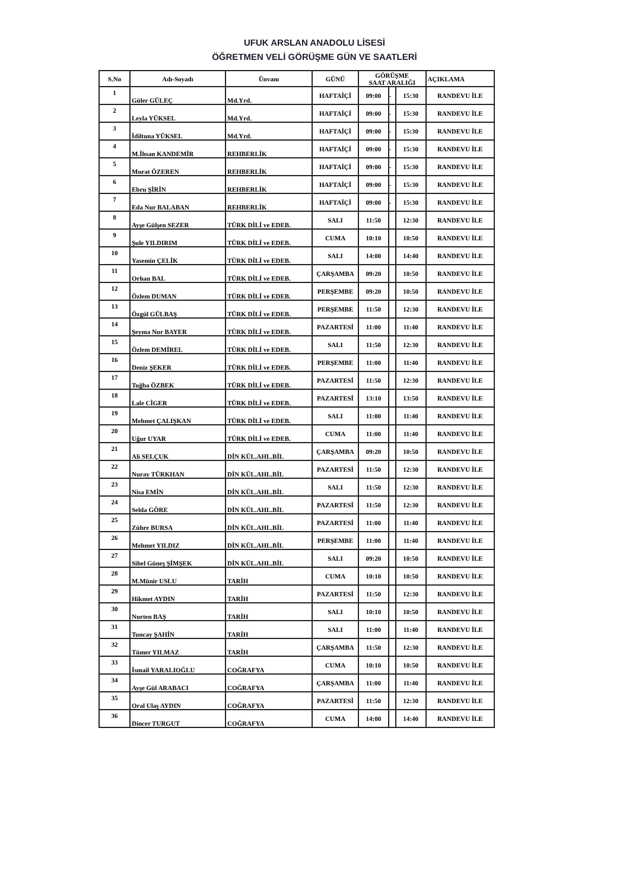UFUK ARSLAN ANADOLU LİSESİ
ÖĞRETMEN VELİ GÖRÜŞME GÜN VE SAATLERİ
| S.No | Adı-Soyadı | Ünvanı | GÜNÜ | GÖRÜŞME SAAT ARALIĞI | | | AÇIKLAMA |
| --- | --- | --- | --- | --- | --- | --- | --- |
| 1 | Güler GÜLEÇ | Md.Yrd. | HAFTAİÇİ | 09:00 | - | 15:30 | RANDEVU İLE |
| 2 | Leyla YÜKSEL | Md.Yrd. | HAFTAİÇİ | 09:00 | - | 15:30 | RANDEVU İLE |
| 3 | İdiltuna YÜKSEL | Md.Yrd. | HAFTAİÇİ | 09:00 | - | 15:30 | RANDEVU İLE |
| 4 | M.İhsan KANDEMİR | REHBERLİK | HAFTAİÇİ | 09:00 | - | 15:30 | RANDEVU İLE |
| 5 | Murat ÖZEREN | REHBERLİK | HAFTAİÇİ | 09:00 | - | 15:30 | RANDEVU İLE |
| 6 | Ebru ŞİRİN | REHBERLİK | HAFTAİÇİ | 09:00 | - | 15:30 | RANDEVU İLE |
| 7 | Eda Nur BALABAN | REHBERLİK | HAFTAİÇİ | 09:00 | - | 15:30 | RANDEVU İLE |
| 8 | Ayşe Gülşen SEZER | TÜRK DİLİ ve EDEB. | SALI | 11:50 | | 12:30 | RANDEVU İLE |
| 9 | Şule YILDIRIM | TÜRK DİLİ ve EDEB. | CUMA | 10:10 | | 10:50 | RANDEVU İLE |
| 10 | Yasemin ÇELİK | TÜRK DİLİ ve EDEB. | SALI | 14:00 | | 14:40 | RANDEVU İLE |
| 11 | Orhan BAL | TÜRK DİLİ ve EDEB. | ÇARŞAMBA | 09:20 | | 10:50 | RANDEVU İLE |
| 12 | Özlem DUMAN | TÜRK DİLİ ve EDEB. | PERŞEMBE | 09:20 | | 10:50 | RANDEVU İLE |
| 13 | Özgül GÜLBAŞ | TÜRK DİLİ ve EDEB. | PERŞEMBE | 11:50 | | 12:30 | RANDEVU İLE |
| 14 | Şeyma Nur BAYER | TÜRK DİLİ ve EDEB. | PAZARTESİ | 11:00 | | 11:40 | RANDEVU İLE |
| 15 | Özlem DEMİREL | TÜRK DİLİ ve EDEB. | SALI | 11:50 | | 12:30 | RANDEVU İLE |
| 16 | Deniz ŞEKER | TÜRK DİLİ ve EDEB. | PERŞEMBE | 11:00 | | 11:40 | RANDEVU İLE |
| 17 | Tuğba ÖZBEK | TÜRK DİLİ ve EDEB. | PAZARTESİ | 11:50 | | 12:30 | RANDEVU İLE |
| 18 | Lale CİGER | TÜRK DİLİ ve EDEB. | PAZARTESİ | 13:10 | | 13:50 | RANDEVU İLE |
| 19 | Mehmet ÇALIŞKAN | TÜRK DİLİ ve EDEB. | SALI | 11:00 | | 11:40 | RANDEVU İLE |
| 20 | Uğur UYAR | TÜRK DİLİ ve EDEB. | CUMA | 11:00 | | 11:40 | RANDEVU İLE |
| 21 | Ali SELÇUK | DİN KÜL.AHL.BİL | ÇARŞAMBA | 09:20 | | 10:50 | RANDEVU İLE |
| 22 | Nuray TÜRKHAN | DİN KÜL.AHL.BİL | PAZARTESİ | 11:50 | | 12:30 | RANDEVU İLE |
| 23 | Nisa EMİN | DİN KÜL.AHL.BİL | SALI | 11:50 | | 12:30 | RANDEVU İLE |
| 24 | Selda GÖRE | DİN KÜL.AHL.BİL | PAZARTESİ | 11:50 | | 12:30 | RANDEVU İLE |
| 25 | Zühre BURSA | DİN KÜL.AHL.BİL | PAZARTESİ | 11:00 | | 11:40 | RANDEVU İLE |
| 26 | Mehmet YILDIZ | DİN KÜL.AHL.BİL | PERŞEMBE | 11:00 | | 11:40 | RANDEVU İLE |
| 27 | Sibel Güneş ŞİMŞEK | DİN KÜL.AHL.BİL | SALI | 09:20 | | 10:50 | RANDEVU İLE |
| 28 | M.Münir USLU | TARİH | CUMA | 10:10 | | 10:50 | RANDEVU İLE |
| 29 | Hikmet AYDIN | TARİH | PAZARTESİ | 11:50 | | 12:30 | RANDEVU İLE |
| 30 | Nurten BAŞ | TARİH | SALI | 10:10 | | 10:50 | RANDEVU İLE |
| 31 | Tuncay ŞAHİN | TARİH | SALI | 11:00 | | 11:40 | RANDEVU İLE |
| 32 | Tümer YILMAZ | TARİH | ÇARŞAMBA | 11:50 | | 12:30 | RANDEVU İLE |
| 33 | İsmail YARALIOĞLU | COĞRAFYA | CUMA | 10:10 | | 10:50 | RANDEVU İLE |
| 34 | Ayşe Gül ARABACI | COĞRAFYA | ÇARŞAMBA | 11:00 | | 11:40 | RANDEVU İLE |
| 35 | Oral Ulaş AYDIN | COĞRAFYA | PAZARTESİ | 11:50 | | 12:30 | RANDEVU İLE |
| 36 | Dincer TURGUT | COĞRAFYA | CUMA | 14:00 | | 14:40 | RANDEVU İLE |